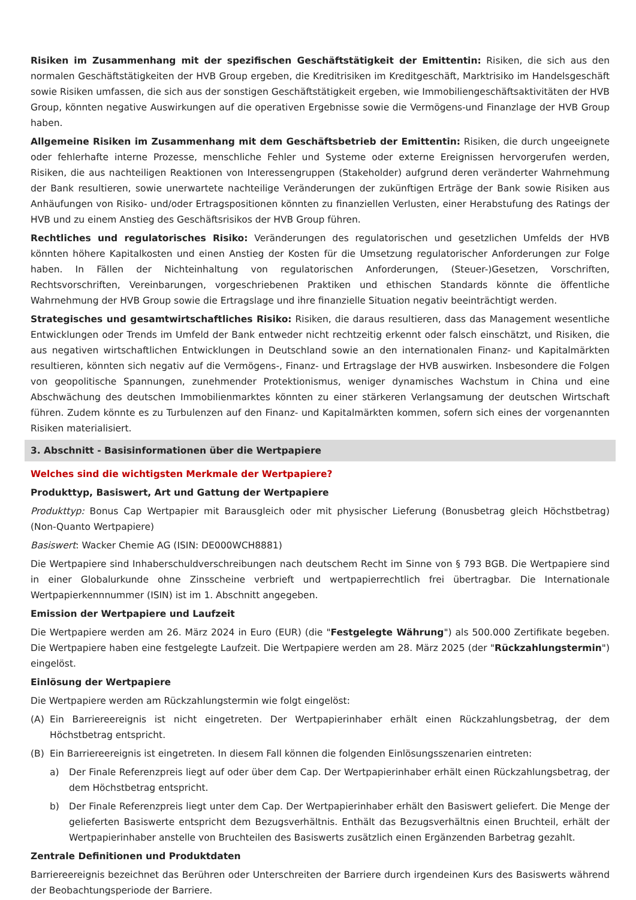Risiken im Zusammenhang mit der spezifischen Geschäftstätigkeit der Emittentin: Risiken, die sich aus den normalen Geschäftstätigkeiten der HVB Group ergeben, die Kreditrisiken im Kreditgeschäft, Marktrisiko im Handelsgeschäft sowie Risiken umfassen, die sich aus der sonstigen Geschäftstätigkeit ergeben, wie Immobiliengeschäftsaktivitäten der HVB Group, könnten negative Auswirkungen auf die operativen Ergebnisse sowie die Vermögens-und Finanzlage der HVB Group haben.
Allgemeine Risiken im Zusammenhang mit dem Geschäftsbetrieb der Emittentin: Risiken, die durch ungeeignete oder fehlerhafte interne Prozesse, menschliche Fehler und Systeme oder externe Ereignissen hervorgerufen werden, Risiken, die aus nachteiligen Reaktionen von Interessengruppen (Stakeholder) aufgrund deren veränderter Wahrnehmung der Bank resultieren, sowie unerwartete nachteilige Veränderungen der zukünftigen Erträge der Bank sowie Risiken aus Anhäufungen von Risiko- und/oder Ertragspositionen könnten zu finanziellen Verlusten, einer Herabstufung des Ratings der HVB und zu einem Anstieg des Geschäftsrisikos der HVB Group führen.
Rechtliches und regulatorisches Risiko: Veränderungen des regulatorischen und gesetzlichen Umfelds der HVB könnten höhere Kapitalkosten und einen Anstieg der Kosten für die Umsetzung regulatorischer Anforderungen zur Folge haben. In Fällen der Nichteinhaltung von regulatorischen Anforderungen, (Steuer-)Gesetzen, Vorschriften, Rechtsvorschriften, Vereinbarungen, vorgeschriebenen Praktiken und ethischen Standards könnte die öffentliche Wahrnehmung der HVB Group sowie die Ertragslage und ihre finanzielle Situation negativ beeinträchtigt werden.
Strategisches und gesamtwirtschaftliches Risiko: Risiken, die daraus resultieren, dass das Management wesentliche Entwicklungen oder Trends im Umfeld der Bank entweder nicht rechtzeitig erkennt oder falsch einschätzt, und Risiken, die aus negativen wirtschaftlichen Entwicklungen in Deutschland sowie an den internationalen Finanz- und Kapitalmärkten resultieren, könnten sich negativ auf die Vermögens-, Finanz- und Ertragslage der HVB auswirken. Insbesondere die Folgen von geopolitische Spannungen, zunehmender Protektionismus, weniger dynamisches Wachstum in China und eine Abschwächung des deutschen Immobilienmarktes könnten zu einer stärkeren Verlangsamung der deutschen Wirtschaft führen. Zudem könnte es zu Turbulenzen auf den Finanz- und Kapitalmärkten kommen, sofern sich eines der vorgenannten Risiken materialisiert.
3. Abschnitt - Basisinformationen über die Wertpapiere
Welches sind die wichtigsten Merkmale der Wertpapiere?
Produkttyp, Basiswert, Art und Gattung der Wertpapiere
Produkttyp: Bonus Cap Wertpapier mit Barausgleich oder mit physischer Lieferung (Bonusbetrag gleich Höchstbetrag) (Non-Quanto Wertpapiere)
Basiswert: Wacker Chemie AG (ISIN: DE000WCH8881)
Die Wertpapiere sind Inhaberschuldverschreibungen nach deutschem Recht im Sinne von § 793 BGB. Die Wertpapiere sind in einer Globalurkunde ohne Zinsscheine verbrieft und wertpapierrechtlich frei übertragbar. Die Internationale Wertpapierkennnummer (ISIN) ist im 1. Abschnitt angegeben.
Emission der Wertpapiere und Laufzeit
Die Wertpapiere werden am 26. März 2024 in Euro (EUR) (die "Festgelegte Währung") als 500.000 Zertifikate begeben. Die Wertpapiere haben eine festgelegte Laufzeit. Die Wertpapiere werden am 28. März 2025 (der "Rückzahlungstermin") eingelöst.
Einlösung der Wertpapiere
Die Wertpapiere werden am Rückzahlungstermin wie folgt eingelöst:
(A) Ein Barriereereignis ist nicht eingetreten. Der Wertpapierinhaber erhält einen Rückzahlungsbetrag, der dem Höchstbetrag entspricht.
(B) Ein Barriereereignis ist eingetreten. In diesem Fall können die folgenden Einlösungsszenarien eintreten:
a) Der Finale Referenzpreis liegt auf oder über dem Cap. Der Wertpapierinhaber erhält einen Rückzahlungsbetrag, der dem Höchstbetrag entspricht.
b) Der Finale Referenzpreis liegt unter dem Cap. Der Wertpapierinhaber erhält den Basiswert geliefert. Die Menge der gelieferten Basiswerte entspricht dem Bezugsverhältnis. Enthält das Bezugsverhältnis einen Bruchteil, erhält der Wertpapierinhaber anstelle von Bruchteilen des Basiswerts zusätzlich einen Ergänzenden Barbetrag gezahlt.
Zentrale Definitionen und Produktdaten
Barriereereignis bezeichnet das Berühren oder Unterschreiten der Barriere durch irgendeinen Kurs des Basiswerts während der Beobachtungsperiode der Barriere.